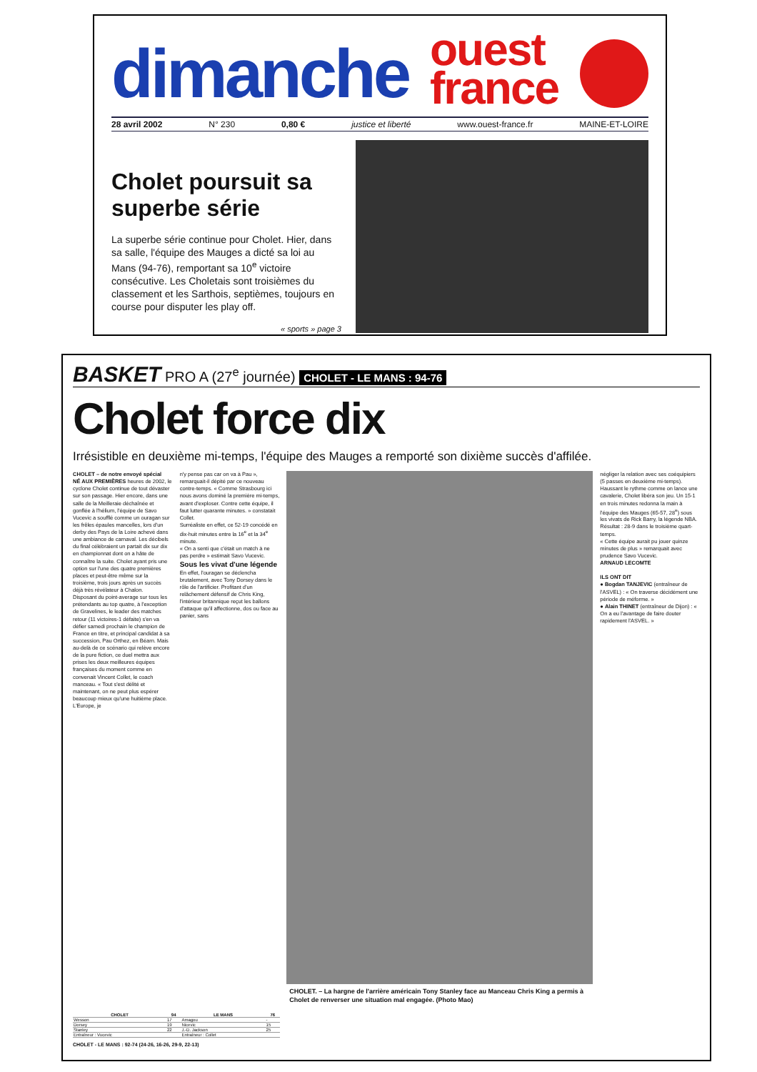dimanche
ouest
france
28 avril 2002 N° 230 0,80 € justice et liberté www.ouest-france.fr MAINE-ET-LOIRE
Cholet poursuit sa superbe série
La superbe série continue pour Cholet. Hier, dans sa salle, l'équipe des Mauges a dicté sa loi au Mans (94-76), remportant sa 10<sup>e</sup> victoire consécutive. Les Choletais sont troisièmes du classement et les Sarthois, septièmes, toujours en course pour disputer les play off.
« sports » page 3
BASKET PRO A (27<sup>e</sup> journée) CHOLET - LE MANS : 94-76
Cholet force dix
Irrésistible en deuxième mi-temps, l'équipe des Mauges a remporté son dixième succès d'affilée.
CHOLET – de notre envoyé spécial
NÉ AUX PREMIÈRES heures de 2002, le cyclone Cholet continue de tout dévaster sur son passage. Hier encore, dans une salle de la Meilleraie déchaînée et gonflée à l'hélium, l'équipe de Savo Vucevic a soufflé comme un ouragan sur les frêles épaules mancelles, lors d'un derby des Pays de la Loire achevé dans une ambiance de carnaval. Les décibels du final célébraient un partait dix sur dix en championnat dont on a hâte de connaître la suite. Cholet ayant pris une option sur l'une des quatre premières places et peut-être même sur la troisième, trois jours après un succès déjà très révélateur à Chalon.
Disposant du point-average sur tous les prétendants au top quatre, à l'exception de Gravelines, le leader des matches retour (11 victoires-1 défaite) s'en va défier samedi prochain le champion de France en titre, et principal candidat à sa succession, Pau Orthez, en Béarn. Mais au-delà de ce scénario qui relève encore de la pure fiction, ce duel mettra aux prises les deux meilleures équipes françaises du moment comme en convenait Vincent Collet, le coach manceau. « Tout s'est délité et maintenant, on ne peut plus espérer beaucoup mieux qu'une huitième place. L'Europe, je
n'y pense pas car on va à Pau », remarquait-il dépité par ce nouveau contre-temps. « Comme Strasbourg ici nous avons dominé la première mi-temps, avant d'exploser. Contre cette équipe, il faut lutter quarante minutes. » constatait Collet.
Surréaliste en effet, ce 52-19 concédé en dix-huit minutes entre la 16<sup>e</sup> et la 34<sup>e</sup> minute.
« On a senti que c'était un match à ne pas perdre » estimait Savo Vucevic.
Sous les vivat d'une légende
En effet, l'ouragan se déclencha brutalement, avec Tony Dorsey dans le rôle de l'artificier. Profitant d'un relâchement défensif de Chris King, l'intérieur britannique reçut les ballons d'attaque qu'il affectionne, dos ou face au panier, sans
CHOLET. – La hargne de l'arrière américain Tony Stanley face au Manceau Chris King a permis à Cholet de renverser une situation mal engagée. (Photo Mao)
négliger la relation avec ses coéquipiers (5 passes en deuxième mi-temps).
Haussant le rythme comme on lance une cavalerie, Cholet libéra son jeu. Un 15-1 en trois minutes redonna la main à l'équipe des Mauges (65-57, 28<sup>e</sup>) sous les vivats de Rick Barry, la légende NBA. Résultat : 28-9 dans le troisième quart-temps.
« Cette équipe aurait pu jouer quinze minutes de plus » remarquait avec prudence Savo Vucevic.
ARNAUD LECOMTE
ILS ONT DIT
● Bogdan TANJEVIC (entraîneur de l'ASVEL) : « On traverse décidément une période de méforme. »
● Alain THINET (entraîneur de Dijon) : « On a eu l'avantage de faire douter rapidement l'ASVEL. »
| CHOLET | 94 | LE MANS | 76 |
| --- | --- | --- | --- |
| Wesson | 17 | Amagou | - |
| Dorsey | 19 | Nicevic | 15 |
| Stanley | 22 | J.-D. Jackson | 25 |
| Entraîneur : Vucevic | | Entraîneur : Collet | |
CHOLET - LE MANS : 92-74 (24-26, 16-26, 29-9, 22-13)